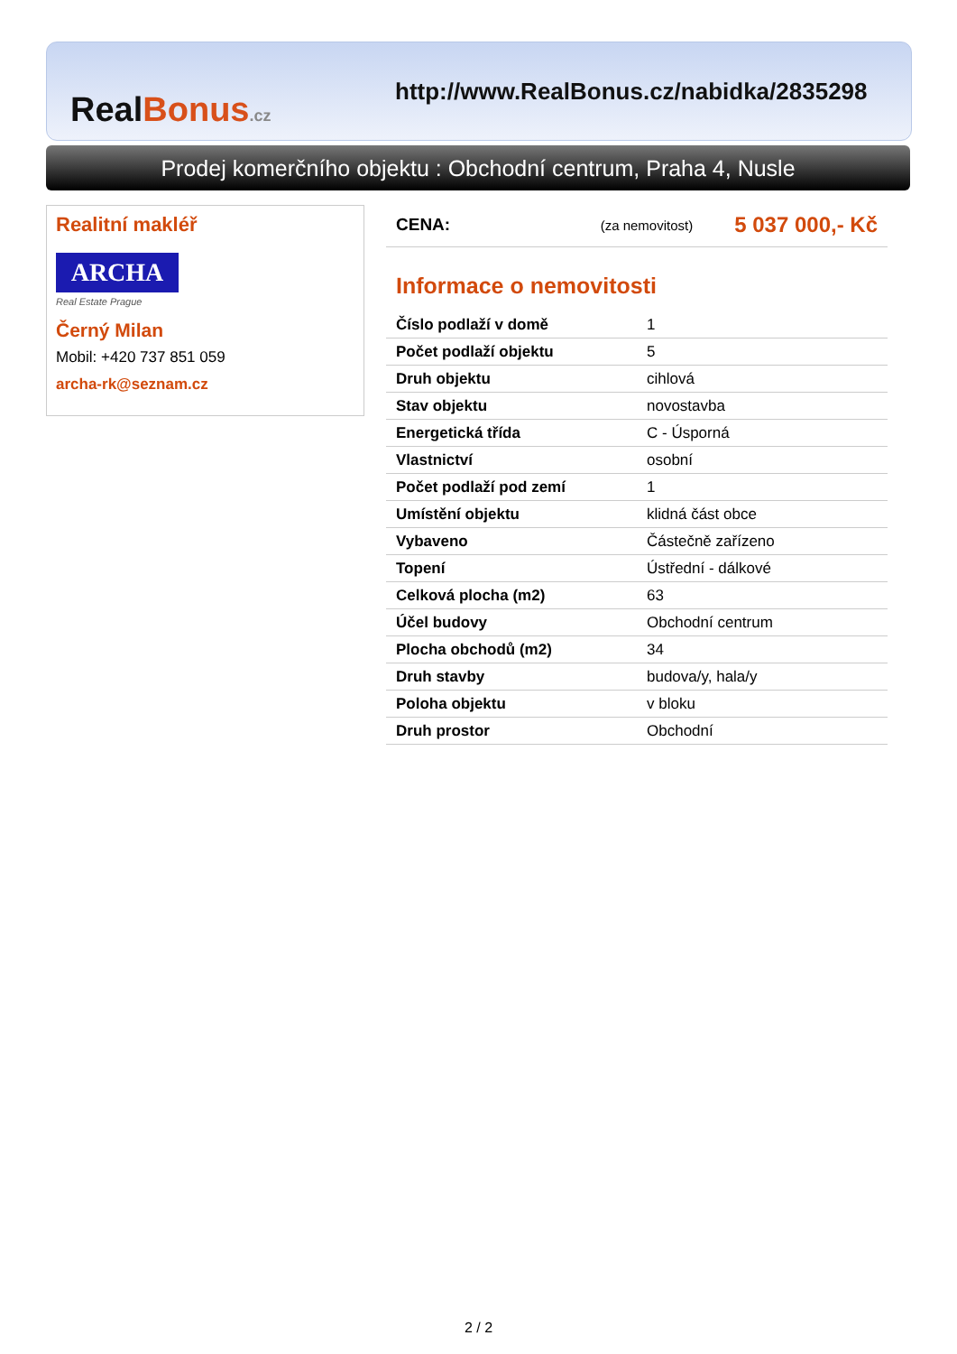RealBonus.cz
http://www.RealBonus.cz/nabidka/2835298
Prodej komerčního objektu : Obchodní centrum, Praha 4, Nusle
Realitní makléř
ARCHA
Real Estate Prague
Černý Milan
Mobil: +420 737 851 059
archa-rk@seznam.cz
CENA: (za nemovitost) 5 037 000,- Kč
Informace o nemovitosti
| Číslo podlaží v domě | 1 |
| Počet podlaží objektu | 5 |
| Druh objektu | cihlová |
| Stav objektu | novostavba |
| Energetická třída | C - Úsporná |
| Vlastnictví | osobní |
| Počet podlaží pod zemí | 1 |
| Umístění objektu | klidná část obce |
| Vybaveno | Částečně zařízeno |
| Topení | Ústřední - dálkové |
| Celková plocha (m2) | 63 |
| Účel budovy | Obchodní centrum |
| Plocha obchodů (m2) | 34 |
| Druh stavby | budova/y, hala/y |
| Poloha objektu | v bloku |
| Druh prostor | Obchodní |
2 / 2